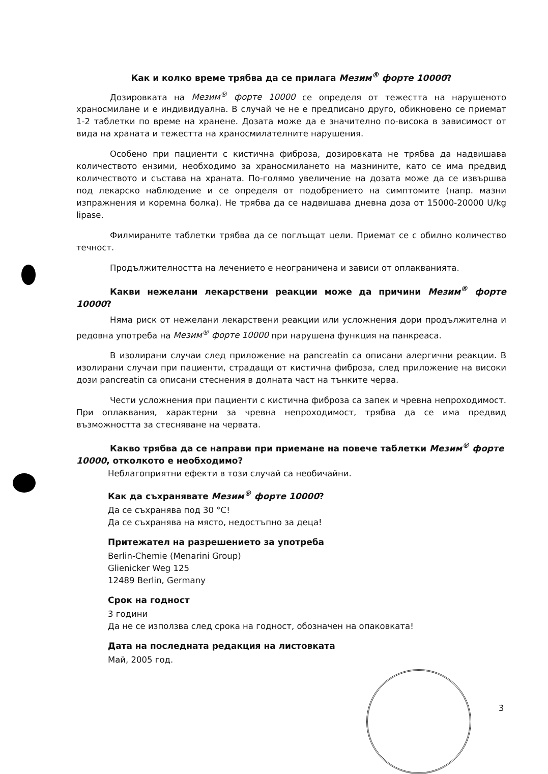Как и колко време трябва да се прилага Мезим<sup>®</sup> форте 10000?
Дозировката на Мезим<sup>®</sup> форте 10000 се определя от тежестта на нарушеното храносмилане и е индивидуална. В случай че не е предписано друго, обикновено се приемат 1-2 таблетки по време на хранене. Дозата може да е значително по-висока в зависимост от вида на храната и тежестта на храносмилателните нарушения.
Особено при пациенти с кистична фиброза, дозировката не трябва да надвишава количеството ензими, необходимо за храносмилането на мазнините, като се има предвид количеството и състава на храната. По-голямо увеличение на дозата може да се извършва под лекарско наблюдение и се определя от подобрението на симптомите (напр. мазни изпражнения и коремна болка). Не трябва да се надвишава дневна доза от 15000-20000 U/kg lipase.
Филмираните таблетки трябва да се поглъщат цели. Приемат се с обилно количество течност.
Продължителността на лечението е неограничена и зависи от оплакванията.
Какви нежелани лекарствени реакции може да причини Мезим<sup>®</sup> форте 10000?
Няма риск от нежелани лекарствени реакции или усложнения дори продължителна и редовна употреба на Мезим<sup>®</sup> форте 10000 при нарушена функция на панкреаса.
В изолирани случаи след приложение на pancreatin са описани алергични реакции. В изолирани случаи при пациенти, страдащи от кистична фиброза, след приложение на високи дози pancreatin са описани стеснения в долната част на тънките черва.
Чести усложнения при пациенти с кистична фиброза са запек и чревна непроходимост. При оплаквания, характерни за чревна непроходимост, трябва да се има предвид възможността за стесняване на червата.
Какво трябва да се направи при приемане на повече таблетки Мезим<sup>®</sup> форте 10000, отколкото е необходимо?
Неблагоприятни ефекти в този случай са необичайни.
Как да съхранявате Мезим<sup>®</sup> форте 10000?
Да се съхранява под 30 °C!
Да се съхранява на място, недостъпно за деца!
Притежател на разрешението за употреба
Berlin-Chemie (Menarini Group)
Glienicker Weg 125
12489 Berlin, Germany
Срок на годност
3 години
Да не се използва след срока на годност, обозначен на опаковката!
Дата на последната редакция на листовката
Май, 2005 год.
3